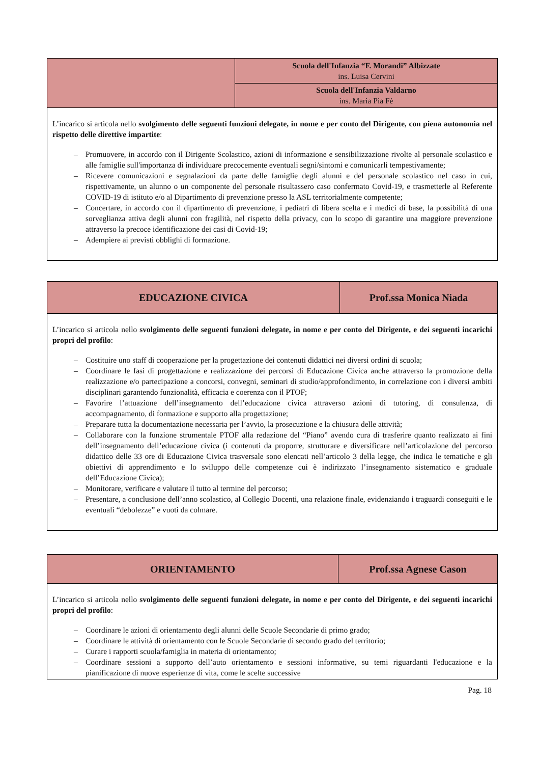| | Scuola dell'Infanzia “F. Morandi” Albizzate ins. Luisa Cervini |
| | Scuola dell'Infanzia Valdarno ins. Maria Pia Fè |
| L’incarico si articola nello svolgimento delle seguenti funzioni delegate, in nome e per conto del Dirigente, con piena autonomia nel rispetto delle direttive impartite : – Promuovere, in accordo con il Dirigente Scolastico, azioni di informazione e sensibilizzazione rivolte al personale scolastico e alle famiglie sull'importanza di individuare precocemente eventuali segni/sintomi e comunicarli tempestivamente; – Ricevere comunicazioni e segnalazioni da parte delle famiglie degli alunni e del personale scolastico nel caso in cui, rispettivamente, un alunno o un componente del personale risultassero caso confermato Covid-19, e trasmetterle al Referente COVID-19 di istituto e/o al Dipartimento di prevenzione presso la ASL territorialmente competente; – Concertare, in accordo con il dipartimento di prevenzione, i pediatri di libera scelta e i medici di base, la possibilità di una sorveglianza attiva degli alunni con fragilità, nel rispetto della privacy, con lo scopo di garantire una maggiore prevenzione attraverso la precoce identificazione dei casi di Covid-19; – Adempiere ai previsti obblighi di formazione. | |
| EDUCAZIONE CIVICA | Prof.ssa Monica Niada |
| L’incarico si articola nello svolgimento delle seguenti funzioni delegate, in nome e per conto del Dirigente, e dei seguenti incarichi propri del profilo : – Costituire uno staff di cooperazione per la progettazione dei contenuti didattici nei diversi ordini di scuola; – Coordinare le fasi di progettazione e realizzazione dei percorsi di Educazione Civica anche attraverso la promozione della realizzazione e/o partecipazione a concorsi, convegni, seminari di studio/approfondimento, in correlazione con i diversi ambiti disciplinari garantendo funzionalità, efficacia e coerenza con il PTOF; – Favorire l’attuazione dell’insegnamento dell’educazione civica attraverso azioni di tutoring, di consulenza, di accompagnamento, di formazione e supporto alla progettazione; – Preparare tutta la documentazione necessaria per l’avvio, la prosecuzione e la chiusura delle attività; – Collaborare con la funzione strumentale PTOF alla redazione del “Piano” avendo cura di trasferire quanto realizzato ai fini dell’insegnamento dell’educazione civica (i contenuti da proporre, strutturare e diversificare nell’articolazione del percorso didattico delle 33 ore di Educazione Civica trasversale sono elencati nell’articolo 3 della legge, che indica le tematiche e gli obiettivi di apprendimento e lo sviluppo delle competenze cui è indirizzato l’insegnamento sistematico e graduale dell’Educazione Civica); – Monitorare, verificare e valutare il tutto al termine del percorso; – Presentare, a conclusione dell’anno scolastico, al Collegio Docenti, una relazione finale, evidenziando i traguardi conseguiti e le eventuali “debolezze” e vuoti da colmare. | |
| ORIENTAMENTO | Prof.ssa Agnese Cason |
| L’incarico si articola nello svolgimento delle seguenti funzioni delegate, in nome e per conto del Dirigente, e dei seguenti incarichi propri del profilo : – Coordinare le azioni di orientamento degli alunni delle Scuole Secondarie di primo grado; – Coordinare le attività di orientamento con le Scuole Secondarie di secondo grado del territorio; – Curare i rapporti scuola/famiglia in materia di orientamento; – Coordinare sessioni a supporto dell’auto orientamento e sessioni informative, su temi riguardanti l'educazione e la pianificazione di nuove esperienze di vita, come le scelte successive | |
Pag. 18